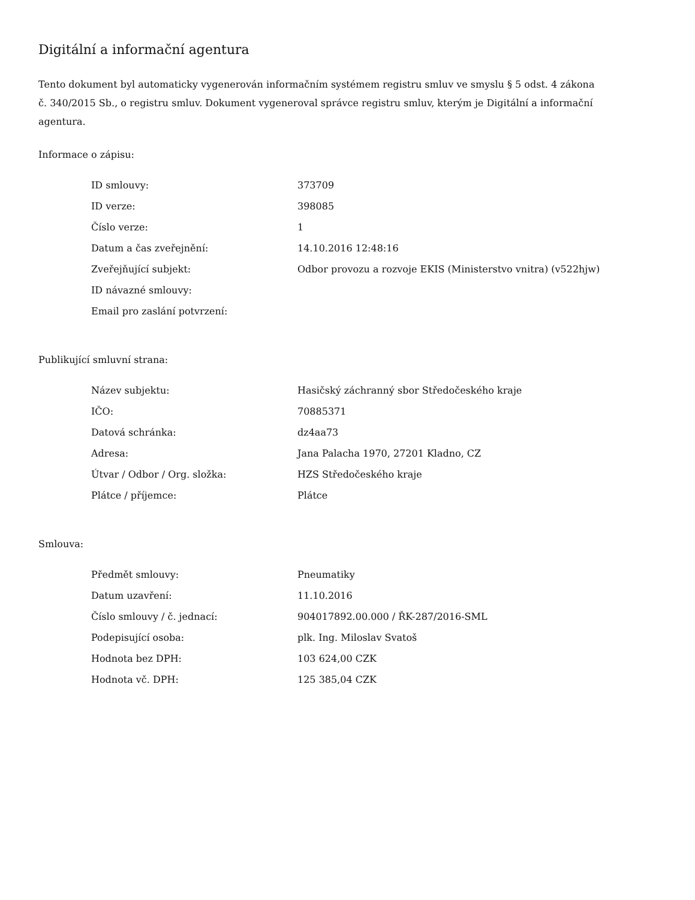Digitální a informační agentura
Tento dokument byl automaticky vygenerován informačním systémem registru smluv ve smyslu § 5 odst. 4 zákona
č. 340/2015 Sb., o registru smluv. Dokument vygeneroval správce registru smluv, kterým je Digitální a informační agentura.
Informace o zápisu:
| ID smlouvy: | 373709 |
| ID verze: | 398085 |
| Číslo verze: | 1 |
| Datum a čas zveřejnění: | 14.10.2016 12:48:16 |
| Zveřejňující subjekt: | Odbor provozu a rozvoje EKIS (Ministerstvo vnitra) (v522hjw) |
| ID návazné smlouvy: | |
| Email pro zaslání potvrzení: | |
Publikující smluvní strana:
| Název subjektu: | Hasičský záchranný sbor Středočeského kraje |
| IČO: | 70885371 |
| Datová schránka: | dz4aa73 |
| Adresa: | Jana Palacha 1970, 27201 Kladno, CZ |
| Útvar / Odbor / Org. složka: | HZS Středočeského kraje |
| Plátce / příjemce: | Plátce |
Smlouva:
| Předmět smlouvy: | Pneumatiky |
| Datum uzavření: | 11.10.2016 |
| Číslo smlouvy / č. jednací: | 904017892.00.000 / ŘK-287/2016-SML |
| Podepisující osoba: | plk. Ing. Miloslav Svatoš |
| Hodnota bez DPH: | 103 624,00 CZK |
| Hodnota vč. DPH: | 125 385,04 CZK |